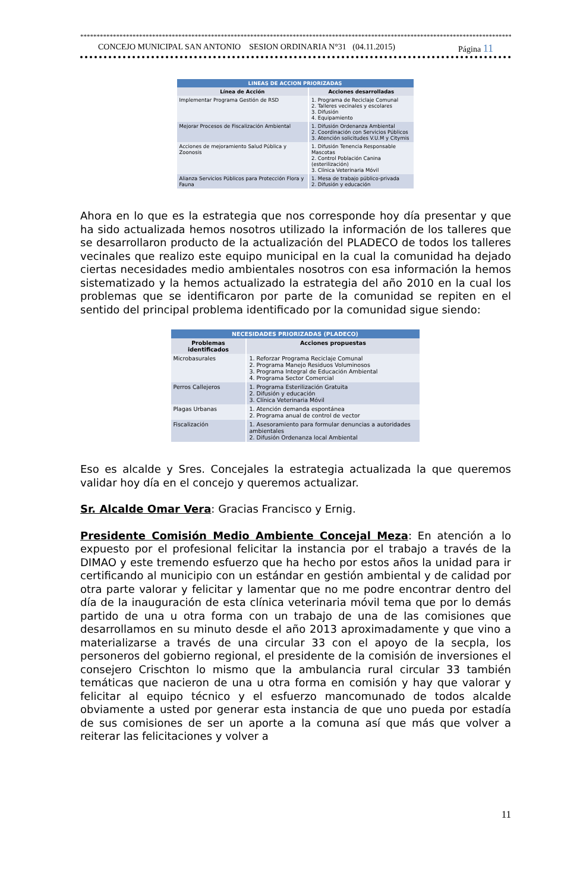**************************************************************************************************************************************
CONCEJO MUNICIPAL SAN ANTONIO SESION ORDINARIA N°31 (04.11.2015) Página 11
| LINEAS DE ACCION PRIORIZADAS | |
| Línea de Acción | Acciones desarrolladas |
| Implementar Programa Gestión de RSD | 1. Programa de Reciclaje Comunal 2. Talleres vecinales y escolares 3. Difusión 4. Equipamiento |
| Mejorar Procesos de Fiscalización Ambiental | 1. Difusión Ordenanza Ambiental 2. Coordinación con Servicios Públicos 3. Atención solicitudes V.U.M y Citymis |
| Acciones de mejoramiento Salud Pública y Zoonosis | 1. Difusión Tenencia Responsable Mascotas 2. Control Población Canina (esterilización) 3. Clínica Veterinaria Móvil |
| Alianza Servicios Públicos para Protección Flora y Fauna | 1. Mesa de trabajo público-privada 2. Difusión y educación |
Ahora en lo que es la estrategia que nos corresponde hoy día presentar y que ha sido actualizada hemos nosotros utilizado la información de los talleres que se desarrollaron producto de la actualización del PLADECO de todos los talleres vecinales que realizo este equipo municipal en la cual la comunidad ha dejado ciertas necesidades medio ambientales nosotros con esa información la hemos sistematizado y la hemos actualizado la estrategia del año 2010 en la cual los problemas que se identificaron por parte de la comunidad se repiten en el sentido del principal problema identificado por la comunidad sigue siendo:
| NECESIDADES PRIORIZADAS (PLADECO) | |
| Problemas identificados | Acciones propuestas |
| Microbasurales | 1. Reforzar Programa Reciclaje Comunal 2. Programa Manejo Residuos Voluminosos 3. Programa Integral de Educación Ambiental 4. Programa Sector Comercial |
| Perros Callejeros | 1. Programa Esterilización Gratuita 2. Difusión y educación 3. Clínica Veterinaria Móvil |
| Plagas Urbanas | 1. Atención demanda espontánea 2. Programa anual de control de vector |
| Fiscalización | 1. Asesoramiento para formular denuncias a autoridades ambientales 2. Difusión Ordenanza local Ambiental |
Eso es alcalde y Sres. Concejales la estrategia actualizada la que queremos validar hoy día en el concejo y queremos actualizar.
Sr. Alcalde Omar Vera: Gracias Francisco y Ernig.
Presidente Comisión Medio Ambiente Concejal Meza: En atención a lo expuesto por el profesional felicitar la instancia por el trabajo a través de la DIMAO y este tremendo esfuerzo que ha hecho por estos años la unidad para ir certificando al municipio con un estándar en gestión ambiental y de calidad por otra parte valorar y felicitar y lamentar que no me podre encontrar dentro del día de la inauguración de esta clínica veterinaria móvil tema que por lo demás partido de una u otra forma con un trabajo de una de las comisiones que desarrollamos en su minuto desde el año 2013 aproximadamente y que vino a materializarse a través de una circular 33 con el apoyo de la secpla, los personeros del gobierno regional, el presidente de la comisión de inversiones el consejero Crischton lo mismo que la ambulancia rural circular 33 también temáticas que nacieron de una u otra forma en comisión y hay que valorar y felicitar al equipo técnico y el esfuerzo mancomunado de todos alcalde obviamente a usted por generar esta instancia de que uno pueda por estadía de sus comisiones de ser un aporte a la comuna así que más que volver a reiterar las felicitaciones y volver a
11